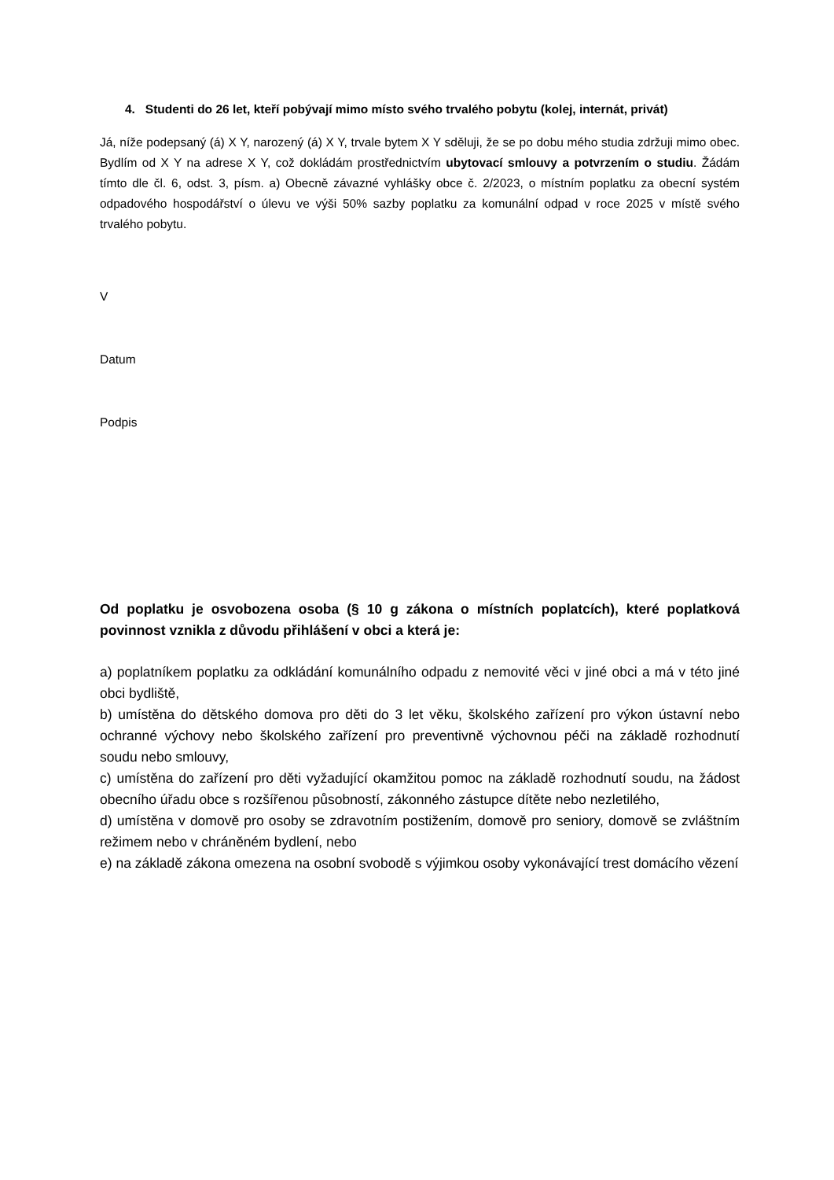4. Studenti do 26 let, kteří pobývají mimo místo svého trvalého pobytu (kolej, internát, privát)
Já, níže podepsaný (á) X Y, narozený (á) X Y, trvale bytem X Y sděluji, že se po dobu mého studia zdržuji mimo obec. Bydlím od X Y na adrese X Y, což dokládám prostřednictvím ubytovací smlouvy a potvrzením o studiu. Žádám tímto dle čl. 6, odst. 3, písm. a) Obecně závazné vyhlášky obce č. 2/2023, o místním poplatku za obecní systém odpadového hospodářství o úlevu ve výši 50% sazby poplatku za komunální odpad v roce 2025 v místě svého trvalého pobytu.
V
Datum
Podpis
Od poplatku je osvobozena osoba (§ 10 g zákona o místních poplatcích), které poplatková povinnost vznikla z důvodu přihlášení v obci a která je:
a) poplatníkem poplatku za odkládání komunálního odpadu z nemovité věci v jiné obci a má v této jiné obci bydliště,
b) umístěna do dětského domova pro děti do 3 let věku, školského zařízení pro výkon ústavní nebo ochranné výchovy nebo školského zařízení pro preventivně výchovnou péči na základě rozhodnutí soudu nebo smlouvy,
c) umístěna do zařízení pro děti vyžadující okamžitou pomoc na základě rozhodnutí soudu, na žádost obecního úřadu obce s rozšířenou působností, zákonného zástupce dítěte nebo nezletilého,
d) umístěna v domově pro osoby se zdravotním postižením, domově pro seniory, domově se zvláštním režimem nebo v chráněném bydlení, nebo
e) na základě zákona omezena na osobní svobodě s výjimkou osoby vykonávající trest domácího vězení